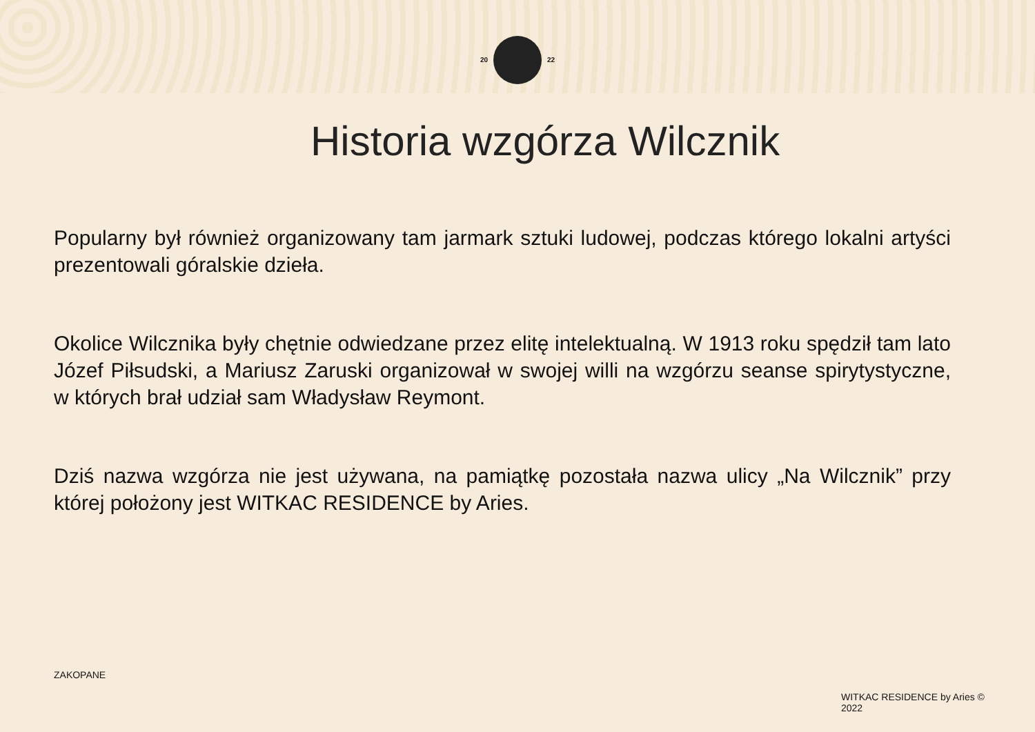20 22
Historia wzgórza Wilcznik
Popularny był również organizowany tam jarmark sztuki ludowej, podczas którego lokalni artyści prezentowali góralskie dzieła.
Okolice Wilcznika były chętnie odwiedzane przez elitę intelektualną. W 1913 roku spędził tam lato Józef Piłsudski, a Mariusz Zaruski organizował w swojej willi na wzgórzu seanse spirytystyczne, w których brał udział sam Władysław Reymont.
Dziś nazwa wzgórza nie jest używana, na pamiątkę pozostała nazwa ulicy „Na Wilcznik” przy której położony jest WITKAC RESIDENCE by Aries.
ZAKOPANE
WITKAC RESIDENCE by Aries © 2022